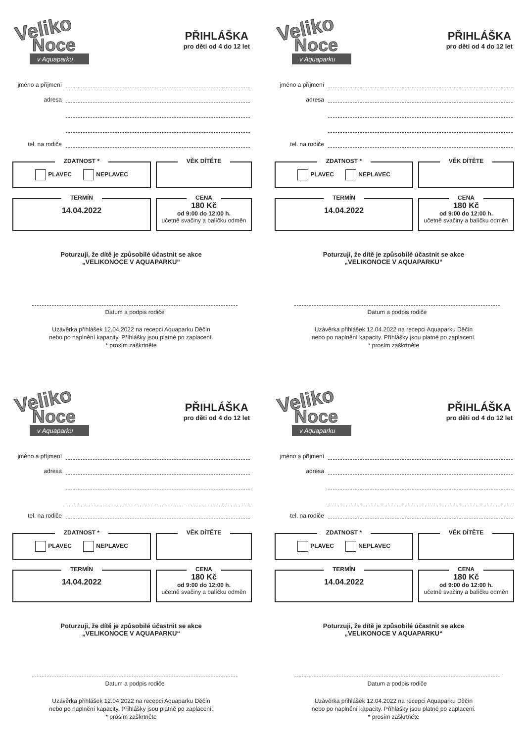Veliko
Noce
v Aquaparku
PŘIHLÁŠKA
pro děti od 4 do 12 let
jméno a příjmení
adresa
tel. na rodiče
ZDATNOST *
PLAVEC NEPLAVEC
VĚK DÍTĚTE
TERMÍN
14.04.2022
CENA
180 Kč
od 9:00 do 12:00 h.
učetně svačiny a balíčku odměn
Poturzuji, že dítě je způsobilé účastnit se akce
„VELIKONOCE V AQUAPARKU“
Datum a podpis rodiče
Uzávěrka přihlášek 12.04.2022 na recepci Aquaparku Děčín
nebo po naplnění kapacity. Příhlášky jsou platné po zaplacení.
* prosím zaškrtněte
Veliko
Noce
v Aquaparku
PŘIHLÁŠKA
pro děti od 4 do 12 let
jméno a příjmení
adresa
tel. na rodiče
ZDATNOST *
PLAVEC NEPLAVEC
VĚK DÍTĚTE
TERMÍN
14.04.2022
CENA
180 Kč
od 9:00 do 12:00 h.
učetně svačiny a balíčku odměn
Poturzuji, že dítě je způsobilé účastnit se akce
„VELIKONOCE V AQUAPARKU“
Datum a podpis rodiče
Uzávěrka přihlášek 12.04.2022 na recepci Aquaparku Děčín
nebo po naplnění kapacity. Příhlášky jsou platné po zaplacení.
* prosím zaškrtněte
Veliko
Noce
v Aquaparku
PŘIHLÁŠKA
pro děti od 4 do 12 let
jméno a příjmení
adresa
tel. na rodiče
ZDATNOST *
PLAVEC NEPLAVEC
VĚK DÍTĚTE
TERMÍN
14.04.2022
CENA
180 Kč
od 9:00 do 12:00 h.
učetně svačiny a balíčku odměn
Poturzuji, že dítě je způsobilé účastnit se akce
„VELIKONOCE V AQUAPARKU“
Datum a podpis rodiče
Uzávěrka přihlášek 12.04.2022 na recepci Aquaparku Děčín
nebo po naplnění kapacity. Příhlášky jsou platné po zaplacení.
* prosím zaškrtněte
Veliko
Noce
v Aquaparku
PŘIHLÁŠKA
pro děti od 4 do 12 let
jméno a příjmení
adresa
tel. na rodiče
ZDATNOST *
PLAVEC NEPLAVEC
VĚK DÍTĚTE
TERMÍN
14.04.2022
CENA
180 Kč
od 9:00 do 12:00 h.
učetně svačiny a balíčku odměn
Poturzuji, že dítě je způsobilé účastnit se akce
„VELIKONOCE V AQUAPARKU“
Datum a podpis rodiče
Uzávěrka přihlášek 12.04.2022 na recepci Aquaparku Děčín
nebo po naplnění kapacity. Příhlášky jsou platné po zaplacení.
* prosím zaškrtněte